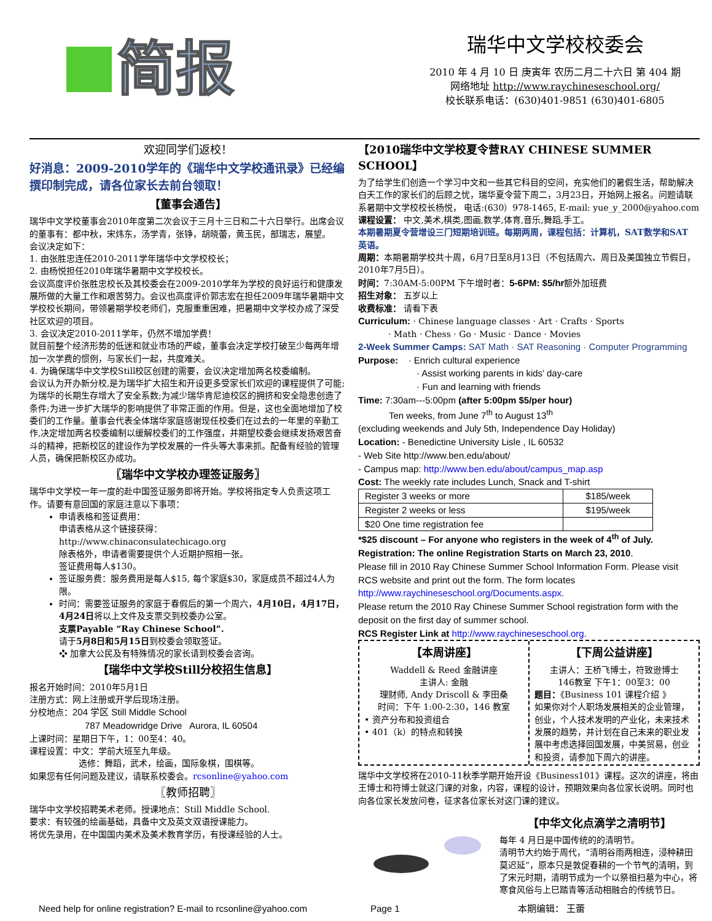简报
瑞华中文学校校委会
2010 年 4 月 10 日 庚寅年 农历二月二十六日 第 404 期
网络地址 http://www.raychineseschool.org/
校长联系电话：(630)401-9851 (630)401-6805
欢迎同学们返校！
好消息：2009-2010学年的《瑞华中文学校通讯录》已经编撰印制完成，请各位家长去前台领取！
【董事会通告】
瑞华中文学校董事会2010年度第二次会议于三月十三日和二十六日举行。出席会议的董事有：都中秋，宋炜东，汤学青，张铮，胡晓蕾，黄玉民，部瑞志，展望。
会议决定如下：
1. 由张胜忠连任2010-2011学年瑞华中文学校校长；
2. 由杨悦担任2010年瑞华暑期中文学校校长。
会议高度评价张胜忠校长及其校委会在2009-2010学年为学校的良好运行和健康发展所做的大量工作和艰苦努力。会议也高度评价郭志宏在担任2009年瑞华暑期中文学校校长期间，带领暑期学校老师们，克服重重困难，把暑期中文学校办成了深受社区欢迎的项目。
3. 会议决定2010-2011学年，仍然不增加学费！
就目前整个经济形势的低迷和就业市场的严峻，董事会决定学校打破至少每两年增加一次学费的惯例，与家长们一起，共度难关。
4. 为确保瑞华中文学校Still校区创建的需要，会议决定增加两名校委编制。
会议认为开办新分校,是为瑞华扩大招生和开设更多受家长们欢迎的课程提供了可能; 为瑞华的长期生存增大了安全系数;为减少瑞华肯尼迪校区的拥挤和安全隐患创造了条件;为进一步扩大瑞华的影响提供了非常正面的作用。但是，这也全面地增加了校委们的工作量。董事会代表全体瑞华家庭感谢现任校委们在过去的一年里的辛勤工作,决定增加两名校委编制以缓解校委们的工作强度，并期望校委会继续发扬艰苦奋斗的精神，把新校区的建设作为学校发展的一件头等大事来抓。配备有经验的管理人员，确保把新校区办成功。
〖瑞华中文学校办理签证服务〗
瑞华中文学校一年一度的赴中国签证服务即将开始。学校将指定专人负责这项工作。请要有意回国的家庭注意以下事项：
申请表格和签证费用：
申请表格从这个链接获得：
http://www.chinaconsulatechicago.org
除表格外，申请者需要提供个人近期护照相一张。
签证费用每人$130。
签证服务费：服务费用是每人$15, 每个家庭$30，家庭成员不超过4人为限。
时间：需要签证服务的家庭于春假后的第一个周六，4月10日，4月17日，4月24日将以上文件及支票交到校委办公室。
支票Payable “Ray Chinese School”.
请于5月8日和5月15日到校委会领取签证。
❖ 加拿大公民及有特殊情况的家长请到校委会咨询。
【瑞华中文学校Still分校招生信息】
报名开始时间：2010年5月1日
注册方式：网上注册或开学后现场注册。
分校地点：204 学区 Still Middle School
787 Meadowridge Drive Aurora, IL 60504
上课时间：星期日下午，1：00至4：40。
课程设置：中文：学前大班至九年级。
选修：舞蹈，武术，绘画，国际象棋，围棋等。
如果您有任何问题及建议，请联系校委会。rcsonline@yahoo.com
〖教师招聘〗
瑞华中文学校招聘美术老师。授课地点：Still Middle School.
要求：有较强的绘画基础，具备中文及英文双语授课能力。
将优先录用，在中国国内美术及美术教育学历，有授课经验的人士。
【2010瑞华中文学校夏令营RAY CHINESE SUMMER SCHOOL】
为了给学生们创造一个学习中文和一些其它科目的空间，充实他们的暑假生活，帮助解决白天工作的家长们的后顾之忧，瑞华夏令营下周二，3月23日，开始网上报名。问题请联系暑期中文学校校长杨悦， 电话:(630）978-1465, E-mail: yue_y_2000@yahoo.com
课程设置： 中文,美术,棋类,图画,数学,体育,音乐,舞蹈,手工。
本期暑期夏令营增设三门短期培训班。每期两周，课程包括：计算机，SAT数学和SAT 英语。
周期：本期暑期学校共十周，6月7日至8月13日（不包括周六、周日及美国独立节假日，2010年7月5日）。
时间：7:30AM-5:00PM 下午增时者：5-6PM: $5/hr额外加班费
招生对象： 五岁以上
收费标准： 请看下表
Curriculum: · Chinese language classes · Art · Crafts · Sports
· Math · Chess · Go · Music · Dance · Movies
2-Week Summer Camps: SAT Math · SAT Reasoning · Computer Programming
Purpose: · Enrich cultural experience
· Assist working parents in kids’ day-care
· Fun and learning with friends
Time: 7:30am---5:00pm (after 5:00pm $5/per hour)
Ten weeks, from June 7<sup>th</sup> to August 13<sup>th</sup>
(excluding weekends and July 5th, Independence Day Holiday)
Location: - Benedictine University Lisle , IL 60532
- Web Site http://www.ben.edu/about/
- Campus map: http://www.ben.edu/about/campus_map.asp
Cost: The weekly rate includes Lunch, Snack and T-shirt
| Register 3 weeks or more | $185/week |
| Register 2 weeks or less | $195/week |
| $20 One time registration fee | |
*$25 discount – For anyone who registers in the week of 4<sup>th</sup> of July.
Registration: The online Registration Starts on March 23, 2010.
Please fill in 2010 Ray Chinese Summer School Information Form. Please visit RCS website and print out the form. The form locates http://www.raychineseschool.org/Documents.aspx.
Please return the 2010 Ray Chinese Summer School registration form with the deposit on the first day of summer school.
RCS Register Link at http://www.raychineseschool.org.
【本周讲座】
Waddell & Reed 金融讲座
主讲人: 金融
理财师, Andy Driscoll & 李田桑
时间：下午 1:00-2:30，146 教室
• 资产分布和投资组合
• 401（k）的特点和转换
【下周公益讲座】
主讲人：王桥飞博士，符致逊博士
146教室 下午1：00至3：00
题目：《Business 101 课程介绍 》
如果你对个人职场发展相关的企业管理，创业，个人技术发明的产业化，未来技术发展的趋势，并计划在自己未来的职业发展中考虑选择回国发展，中美贸易，创业和投资，请参加下周六的讲座。
瑞华中文学校将在2010-11秋季学期开始开设《Business101》课程。这次的讲座，将由王博士和符博士就这门课的对象，内容，课程的设计，预期效果向各位家长说明。同时也向各位家长发放问卷，征求各位家长对这门课的建议。
【中华文化点滴学之清明节】
每年 4 月日是中国传统的的清明节。
清明节大约始于周代，“清明谷雨两相连，浸种耕田莫迟延”，原本只是敦促春耕的一个节气的清明，到了宋元时期，清明节成为一个以祭祖扫墓为中心，将寒食风俗与上巳踏青等活动相融合的传统节日。
Need help for online registration? E-mail to rcsonline@yahoo.com Page 1 本期编辑： 王蕾